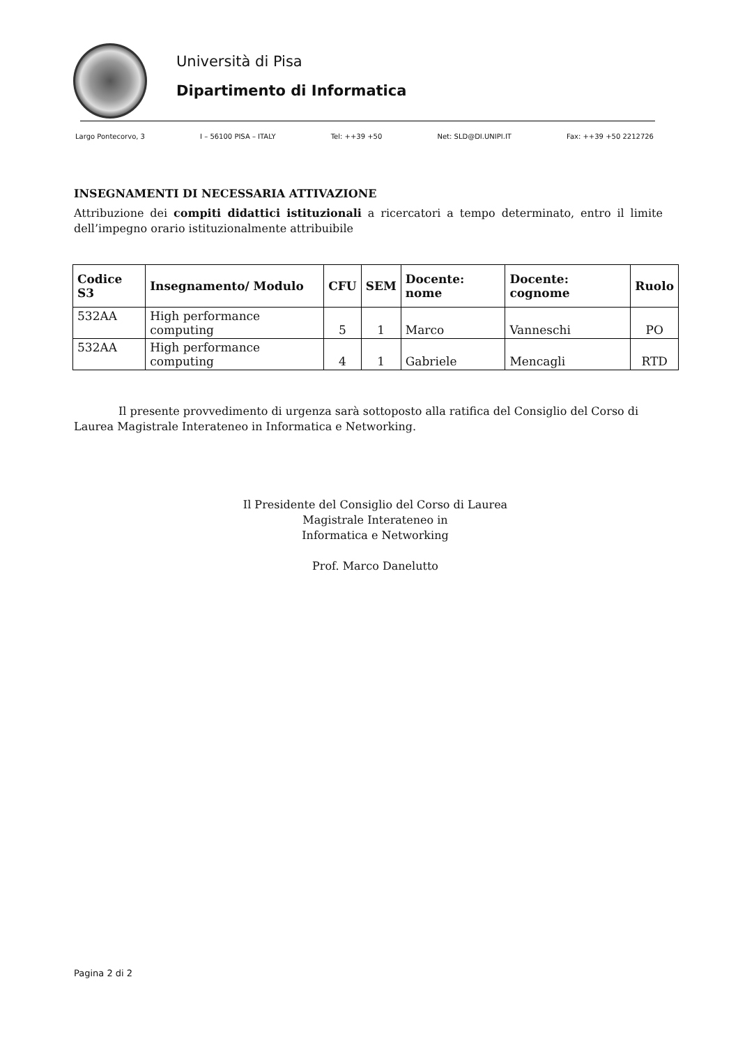Università di Pisa
Dipartimento di Informatica
Largo Pontecorvo, 3 I – 56100 PISA – ITALY Tel: ++39 +50 Net: SLD@DI.UNIPI.IT Fax: ++39 +50 2212726
INSEGNAMENTI DI NECESSARIA ATTIVAZIONE
Attribuzione dei compiti didattici istituzionali a ricercatori a tempo determinato, entro il limite dell’impegno orario istituzionalmente attribuibile
| Codice S3 | Insegnamento/ Modulo | CFU | SEM | Docente: nome | Docente: cognome | Ruolo |
| --- | --- | --- | --- | --- | --- | --- |
| 532AA | High performance computing | 5 | 1 | Marco | Vanneschi | PO |
| 532AA | High performance computing | 4 | 1 | Gabriele | Mencagli | RTD |
Il presente provvedimento di urgenza sarà sottoposto alla ratifica del Consiglio del Corso di Laurea Magistrale Interateneo in Informatica e Networking.
Il Presidente del Consiglio del Corso di Laurea
Magistrale Interateneo in
Informatica e Networking
Prof. Marco Danelutto
Pagina 2 di 2